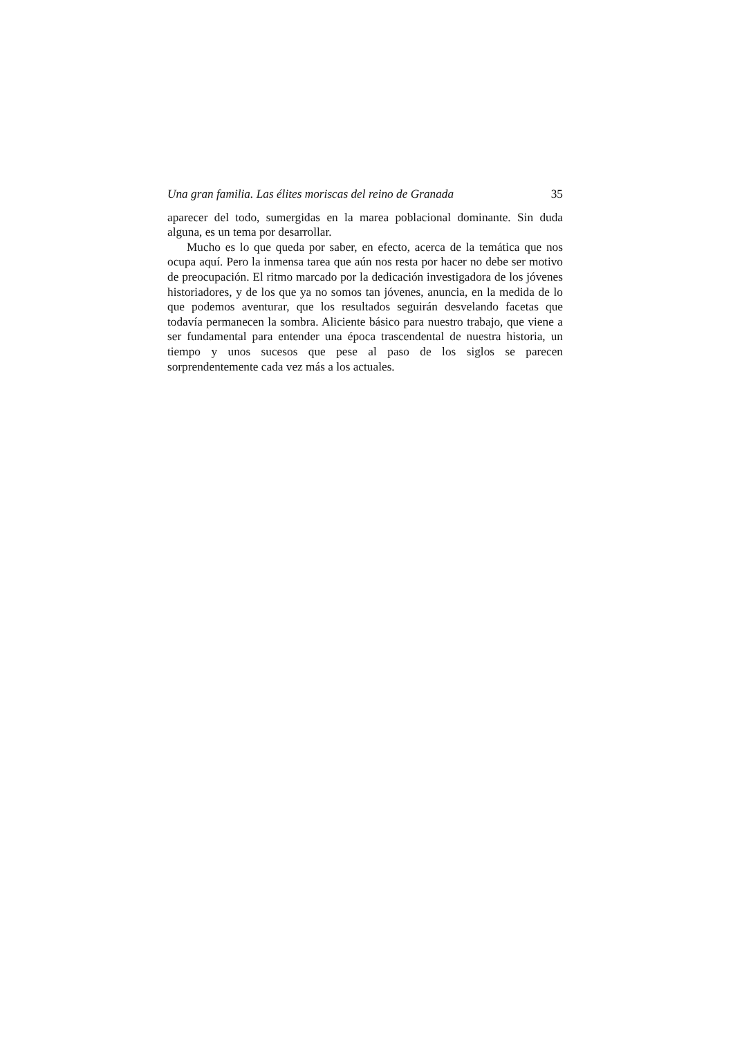Una gran familia. Las élites moriscas del reino de Granada 35
aparecer del todo, sumergidas en la marea poblacional dominante. Sin duda alguna, es un tema por desarrollar.
Mucho es lo que queda por saber, en efecto, acerca de la temática que nos ocupa aquí. Pero la inmensa tarea que aún nos resta por hacer no debe ser motivo de preocupación. El ritmo marcado por la dedicación investigadora de los jóvenes historiadores, y de los que ya no somos tan jóvenes, anuncia, en la medida de lo que podemos aventurar, que los resultados seguirán desvelando facetas que todavía permanecen la sombra. Aliciente básico para nuestro trabajo, que viene a ser fundamental para entender una época trascendental de nuestra historia, un tiempo y unos sucesos que pese al paso de los siglos se parecen sorprendentemente cada vez más a los actuales.